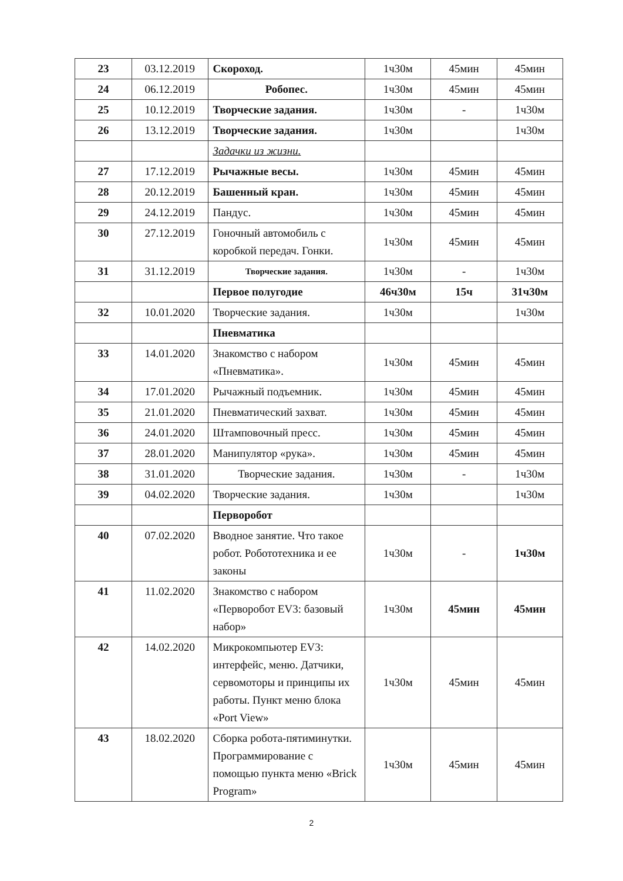| 23 | 03.12.2019 | Скороход. | 1ч30м | 45мин | 45мин |
| 24 | 06.12.2019 | Робопес. | 1ч30м | 45мин | 45мин |
| 25 | 10.12.2019 | Творческие задания. | 1ч30м | - | 1ч30м |
| 26 | 13.12.2019 | Творческие задания. | 1ч30м | | 1ч30м |
| | | Задачки из жизни. | | | |
| 27 | 17.12.2019 | Рычажные весы. | 1ч30м | 45мин | 45мин |
| 28 | 20.12.2019 | Башенный кран. | 1ч30м | 45мин | 45мин |
| 29 | 24.12.2019 | Пандус. | 1ч30м | 45мин | 45мин |
| 30 | 27.12.2019 | Гоночный автомобиль с коробкой передач. Гонки. | 1ч30м | 45мин | 45мин |
| 31 | 31.12.2019 | Творческие задания. | 1ч30м | - | 1ч30м |
| | | Первое полугодие | 46ч30м | 15ч | 31ч30м |
| 32 | 10.01.2020 | Творческие задания. | 1ч30м | | 1ч30м |
| | | Пневматика | | | |
| 33 | 14.01.2020 | Знакомство с набором «Пневматика». | 1ч30м | 45мин | 45мин |
| 34 | 17.01.2020 | Рычажный подъемник. | 1ч30м | 45мин | 45мин |
| 35 | 21.01.2020 | Пневматический захват. | 1ч30м | 45мин | 45мин |
| 36 | 24.01.2020 | Штамповочный пресс. | 1ч30м | 45мин | 45мин |
| 37 | 28.01.2020 | Манипулятор «рука». | 1ч30м | 45мин | 45мин |
| 38 | 31.01.2020 | Творческие задания. | 1ч30м | - | 1ч30м |
| 39 | 04.02.2020 | Творческие задания. | 1ч30м | | 1ч30м |
| | | Перворобот | | | |
| 40 | 07.02.2020 | Вводное занятие. Что такое робот. Робототехника и ее законы | 1ч30м | - | 1ч30м |
| 41 | 11.02.2020 | Знакомство с набором «Перворобот EV3: базовый набор» | 1ч30м | 45мин | 45мин |
| 42 | 14.02.2020 | Микрокомпьютер EV3: интерфейс, меню. Датчики, сервомоторы и принципы их работы. Пункт меню блока «Port View» | 1ч30м | 45мин | 45мин |
| 43 | 18.02.2020 | Сборка робота-пятиминутки. Программирование с помощью пункта меню «Brick Program» | 1ч30м | 45мин | 45мин |
2